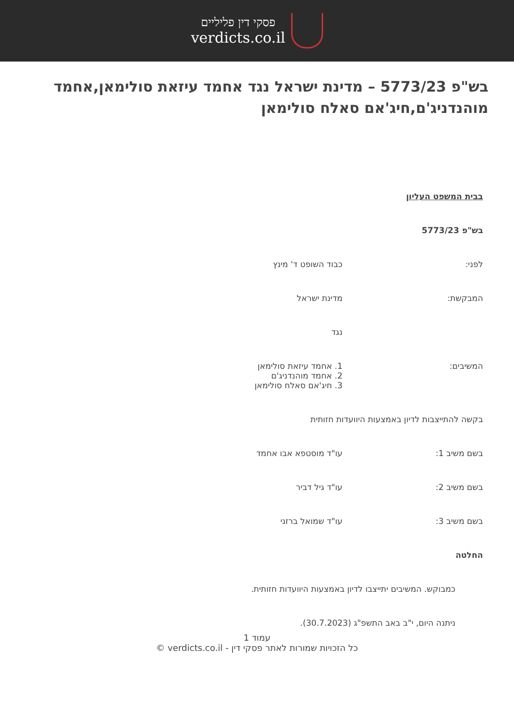פסקי דין פליליים
verdicts.co.il
בש"פ 5773/23 – מדינת ישראל נגד אחמד עיזאת סולימאן,אחמד מוהנדניג'ם,חיג'אם סאלח סולימאן
בבית המשפט העליון
בש"פ 5773/23
לפני: כבוד השופט ד' מינץ
המבקשת: מדינת ישראל
נגד
המשיבים: 1. אחמד עיזאת סולימאן
2. אחמד מוהנדניג'ם
3. חיג'אם סאלח סולימאן
בקשה להתייצבות לדיון באמצעות היוועדות חזותית
בשם משיב 1: עו"ד מוסטפא אבו אחמד
בשם משיב 2: עו"ד גיל דביר
בשם משיב 3: עו"ד שמואל ברזני
החלטה
כמבוקש. המשיבים יתייצבו לדיון באמצעות היוועדות חזותית.
ניתנה היום, י"ב באב התשפ"ג (30.7.2023).
עמוד 1
כל הזכויות שמורות לאתר פסקי דין - verdicts.co.il ©